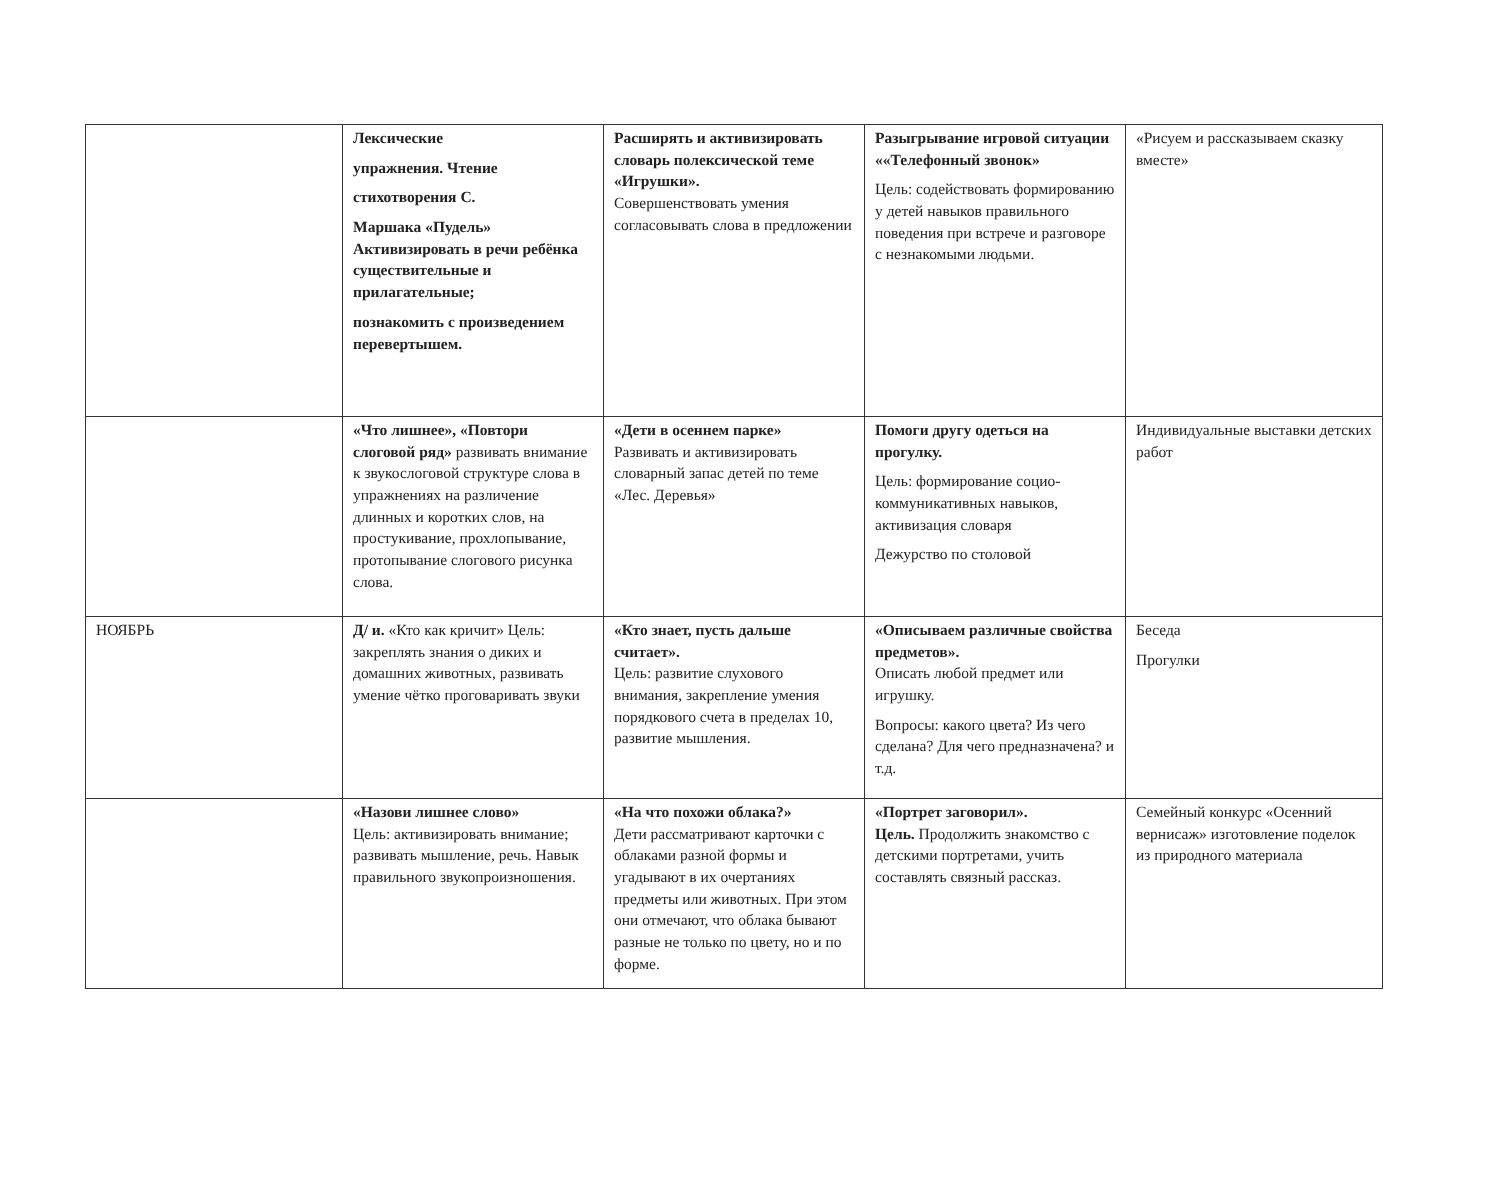| | Лексические упражнения. Чтение стихотворения С. Маршака «Пудель» Активизировать в речи ребёнка существительные и прилагательные; познакомить с произведением перевертышем. | Расширять и активизировать словарь полексической теме «Игрушки». Совершенствовать умения согласовывать слова в предложении | Разыгрывание игровой ситуации ««Телефонный звонок» Цель: содействовать формированию у детей навыков правильного поведения при встрече и разговоре с незнакомыми людьми. | «Рисуем и рассказываем сказку вместе» |
| | «Что лишнее», «Повтори слоговой ряд» развивать внимание к звукослоговой структуре слова в упражнениях на различение длинных и коротких слов, на простукивание, прохлопывание, протопывание слогового рисунка слова. | «Дети в осеннем парке» Развивать и активизировать словарный запас детей по теме «Лес. Деревья» | Помоги другу одеться на прогулку. Цель: формирование социо-коммуникативных навыков, активизация словаря Дежурство по столовой | Индивидуальные выставки детских работ |
| НОЯБРЬ | Д/ и. «Кто как кричит» Цель: закреплять знания о диких и домашних животных, развивать умение чётко проговаривать звуки | «Кто знает, пусть дальше считает». Цель: развитие слухового внимания, закрепление умения порядкового счета в пределах 10, развитие мышления. | «Описываем различные свойства предметов». Описать любой предмет или игрушку. Вопросы: какого цвета? Из чего сделана? Для чего предназначена? и т.д. | Беседа Прогулки |
| | «Назови лишнее слово» Цель: активизировать внимание; развивать мышление, речь. Навык правильного звукопроизношения. | «На что похожи облака?» Дети рассматривают карточки с облаками разной формы и угадывают в их очертаниях предметы или животных. При этом они отмечают, что облака бывают разные не только по цвету, но и по форме. | «Портрет заговорил». Цель. Продолжить знакомство с детскими портретами, учить составлять связный рассказ. | Семейный конкурс «Осенний вернисаж» изготовление поделок из природного материала |